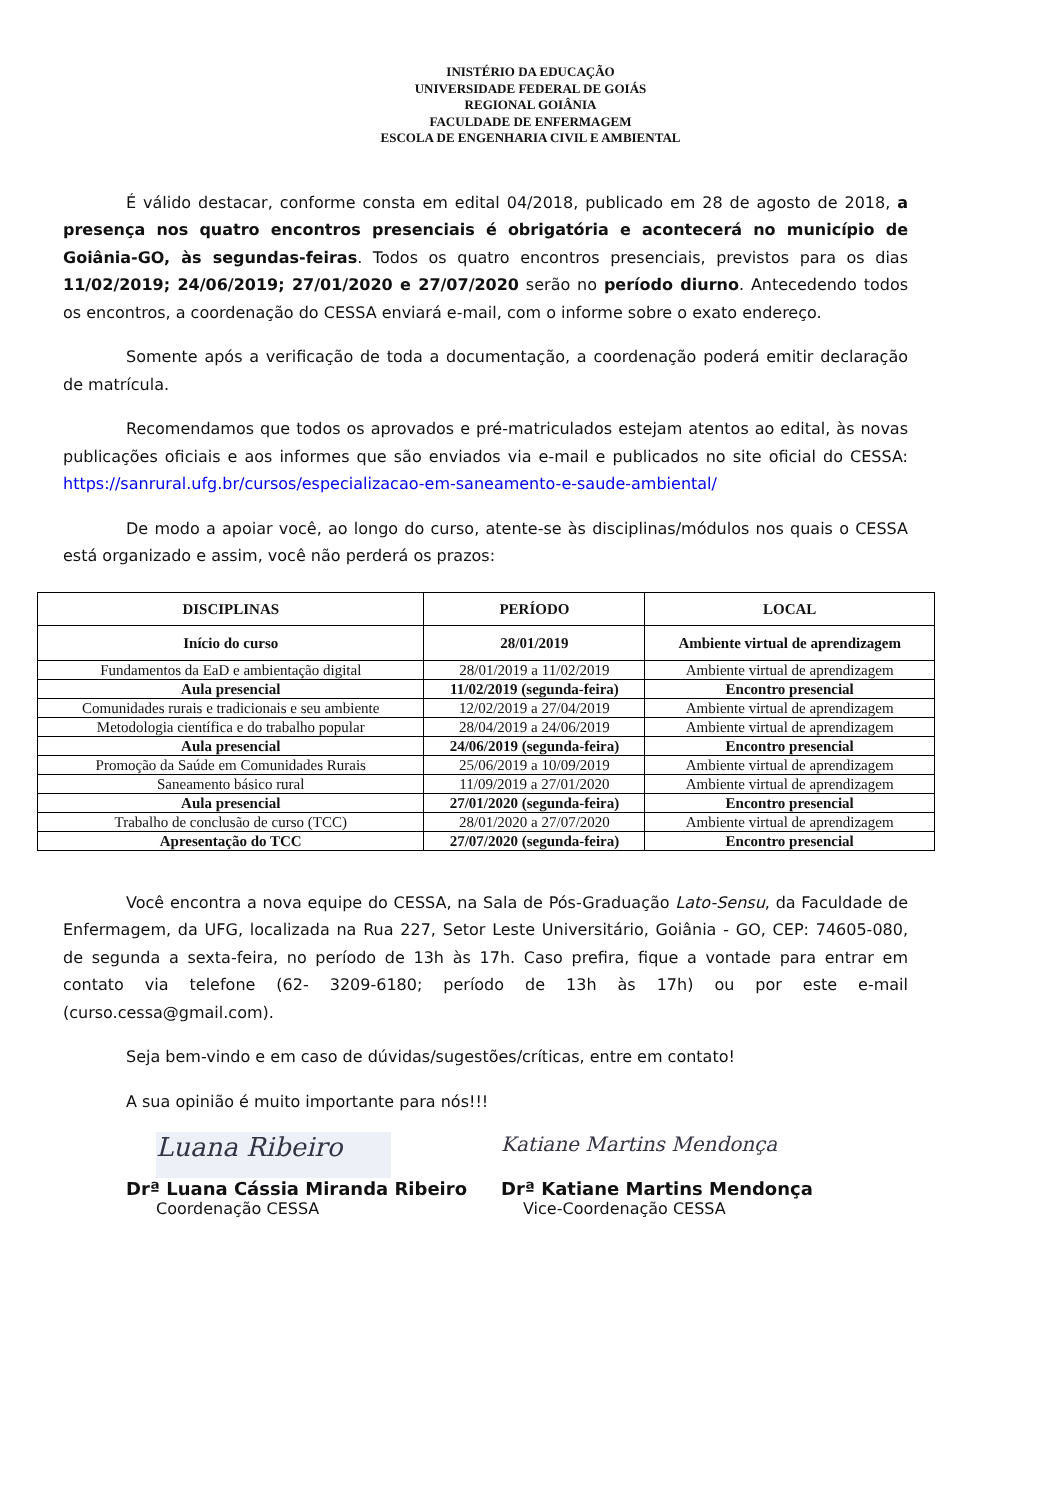INISTÉRIO DA EDUCAÇÃO
UNIVERSIDADE FEDERAL DE GOIÁS
REGIONAL GOIÂNIA
FACULDADE DE ENFERMAGEM
ESCOLA DE ENGENHARIA CIVIL E AMBIENTAL
É válido destacar, conforme consta em edital 04/2018, publicado em 28 de agosto de 2018, a presença nos quatro encontros presenciais é obrigatória e acontecerá no município de Goiânia-GO, às segundas-feiras. Todos os quatro encontros presenciais, previstos para os dias 11/02/2019; 24/06/2019; 27/01/2020 e 27/07/2020 serão no período diurno. Antecedendo todos os encontros, a coordenação do CESSA enviará e-mail, com o informe sobre o exato endereço.
Somente após a verificação de toda a documentação, a coordenação poderá emitir declaração de matrícula.
Recomendamos que todos os aprovados e pré-matriculados estejam atentos ao edital, às novas publicações oficiais e aos informes que são enviados via e-mail e publicados no site oficial do CESSA: https://sanrural.ufg.br/cursos/especializacao-em-saneamento-e-saude-ambiental/
De modo a apoiar você, ao longo do curso, atente-se às disciplinas/módulos nos quais o CESSA está organizado e assim, você não perderá os prazos:
| DISCIPLINAS | PERÍODO | LOCAL |
| --- | --- | --- |
| Início do curso | 28/01/2019 | Ambiente virtual de aprendizagem |
| Fundamentos da EaD e ambientação digital | 28/01/2019 a 11/02/2019 | Ambiente virtual de aprendizagem |
| Aula presencial | 11/02/2019 (segunda-feira) | Encontro presencial |
| Comunidades rurais e tradicionais e seu ambiente | 12/02/2019 a 27/04/2019 | Ambiente virtual de aprendizagem |
| Metodologia científica e do trabalho popular | 28/04/2019 a 24/06/2019 | Ambiente virtual de aprendizagem |
| Aula presencial | 24/06/2019 (segunda-feira) | Encontro presencial |
| Promoção da Saúde em Comunidades Rurais | 25/06/2019 a 10/09/2019 | Ambiente virtual de aprendizagem |
| Saneamento básico rural | 11/09/2019 a 27/01/2020 | Ambiente virtual de aprendizagem |
| Aula presencial | 27/01/2020 (segunda-feira) | Encontro presencial |
| Trabalho de conclusão de curso (TCC) | 28/01/2020 a 27/07/2020 | Ambiente virtual de aprendizagem |
| Apresentação do TCC | 27/07/2020 (segunda-feira) | Encontro presencial |
Você encontra a nova equipe do CESSA, na Sala de Pós-Graduação Lato-Sensu, da Faculdade de Enfermagem, da UFG, localizada na Rua 227, Setor Leste Universitário, Goiânia - GO, CEP: 74605-080, de segunda a sexta-feira, no período de 13h às 17h. Caso prefira, fique a vontade para entrar em contato via telefone (62- 3209-6180; período de 13h às 17h) ou por este e-mail (curso.cessa@gmail.com).
Seja bem-vindo e em caso de dúvidas/sugestões/críticas, entre em contato!
A sua opinião é muito importante para nós!!!
Luana Ribeiro
Drª Luana Cássia Miranda Ribeiro
Coordenação CESSA
Katiane Martins Mendonça
Drª Katiane Martins Mendonça
Vice-Coordenação CESSA